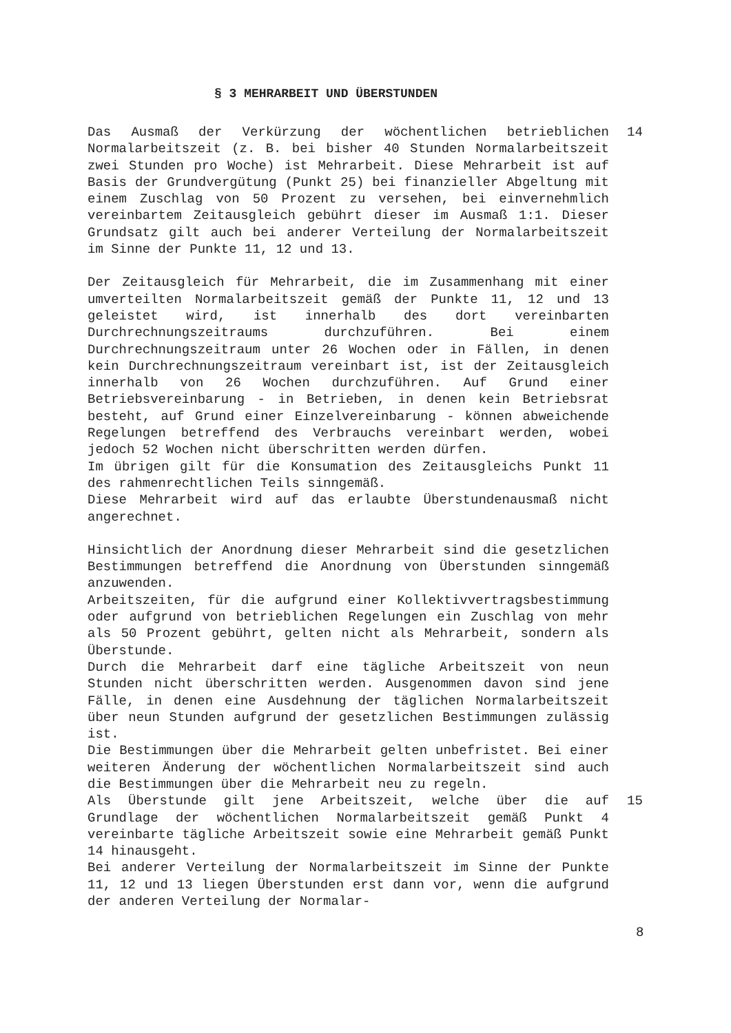§ 3 MEHRARBEIT UND ÜBERSTUNDEN
Das Ausmaß der Verkürzung der wöchentlichen betrieblichen Normalarbeitszeit (z. B. bei bisher 40 Stunden Normalarbeitszeit zwei Stunden pro Woche) ist Mehrarbeit. Diese Mehrarbeit ist auf Basis der Grundvergütung (Punkt 25) bei finanzieller Abgeltung mit einem Zuschlag von 50 Prozent zu versehen, bei einvernehmlich vereinbartem Zeitausgleich gebührt dieser im Ausmaß 1:1. Dieser Grundsatz gilt auch bei anderer Verteilung der Normalarbeitszeit im Sinne der Punkte 11, 12 und 13.
Der Zeitausgleich für Mehrarbeit, die im Zusammenhang mit einer umverteilten Normalarbeitszeit gemäß der Punkte 11, 12 und 13 geleistet wird, ist innerhalb des dort vereinbarten Durchrechnungszeitraums durchzuführen. Bei einem Durchrechnungszeitraum unter 26 Wochen oder in Fällen, in denen kein Durchrechnungszeitraum vereinbart ist, ist der Zeitausgleich innerhalb von 26 Wochen durchzuführen. Auf Grund einer Betriebsvereinbarung - in Betrieben, in denen kein Betriebsrat besteht, auf Grund einer Einzelvereinbarung - können abweichende Regelungen betreffend des Verbrauchs vereinbart werden, wobei jedoch 52 Wochen nicht überschritten werden dürfen.
Im übrigen gilt für die Konsumation des Zeitausgleichs Punkt 11 des rahmenrechtlichen Teils sinngemäß.
Diese Mehrarbeit wird auf das erlaubte Überstundenausmaß nicht angerechnet.
Hinsichtlich der Anordnung dieser Mehrarbeit sind die gesetzlichen Bestimmungen betreffend die Anordnung von Überstunden sinngemäß anzuwenden.
Arbeitszeiten, für die aufgrund einer Kollektivvertragsbestimmung oder aufgrund von betrieblichen Regelungen ein Zuschlag von mehr als 50 Prozent gebührt, gelten nicht als Mehrarbeit, sondern als Überstunde.
Durch die Mehrarbeit darf eine tägliche Arbeitszeit von neun Stunden nicht überschritten werden. Ausgenommen davon sind jene Fälle, in denen eine Ausdehnung der täglichen Normalarbeitszeit über neun Stunden aufgrund der gesetzlichen Bestimmungen zulässig ist.
Die Bestimmungen über die Mehrarbeit gelten unbefristet. Bei einer weiteren Änderung der wöchentlichen Normalarbeitszeit sind auch die Bestimmungen über die Mehrarbeit neu zu regeln.
14
Als Überstunde gilt jene Arbeitszeit, welche über die auf Grundlage der wöchentlichen Normalarbeitszeit gemäß Punkt 4 vereinbarte tägliche Arbeitszeit sowie eine Mehrarbeit gemäß Punkt 14 hinausgeht.
Bei anderer Verteilung der Normalarbeitszeit im Sinne der Punkte 11, 12 und 13 liegen Überstunden erst dann vor, wenn die aufgrund der anderen Verteilung der Normalar-
15
8